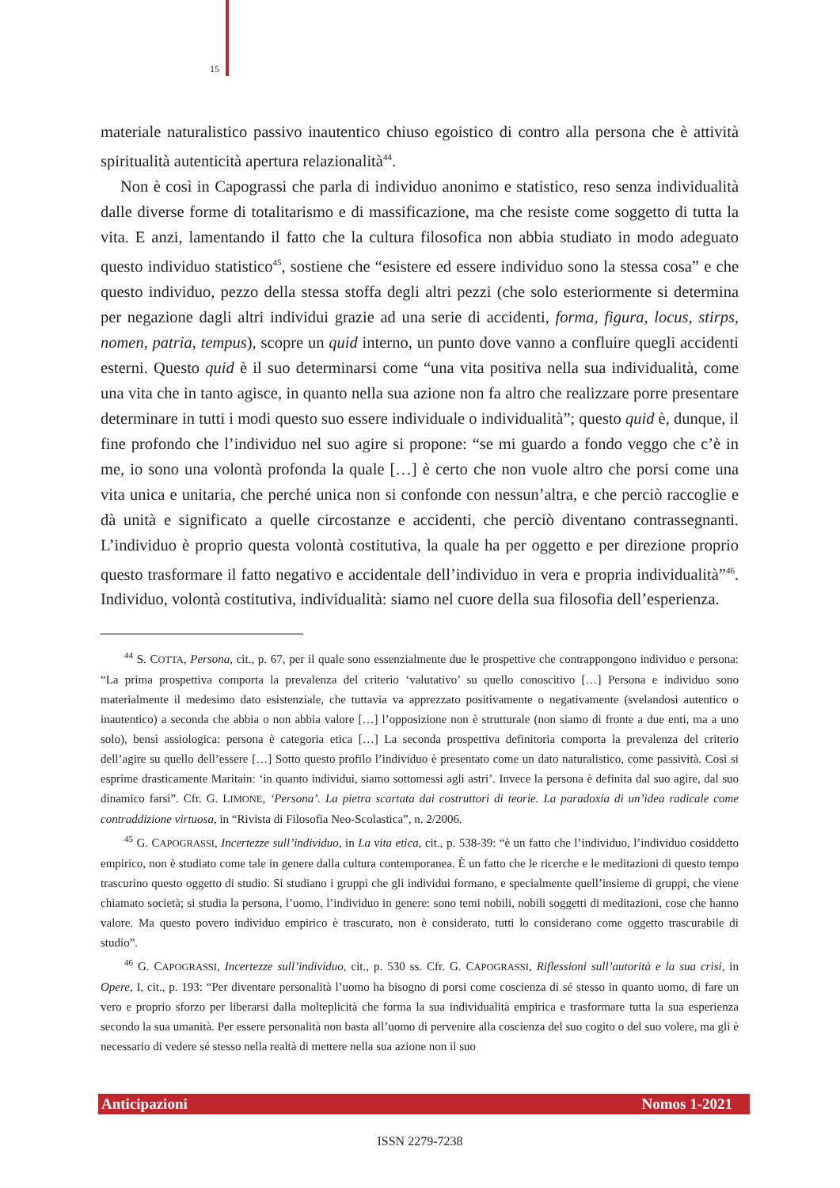15
materiale naturalistico passivo inautentico chiuso egoistico di contro alla persona che è attività spiritualità autenticità apertura relazionalità<sup>44</sup>.
Non è così in Capograssi che parla di individuo anonimo e statistico, reso senza individualità dalle diverse forme di totalitarismo e di massificazione, ma che resiste come soggetto di tutta la vita. E anzi, lamentando il fatto che la cultura filosofica non abbia studiato in modo adeguato questo individuo statistico<sup>45</sup>, sostiene che “esistere ed essere individuo sono la stessa cosa” e che questo individuo, pezzo della stessa stoffa degli altri pezzi (che solo esteriormente si determina per negazione dagli altri individui grazie ad una serie di accidenti, forma, figura, locus, stirps, nomen, patria, tempus), scopre un quid interno, un punto dove vanno a confluire quegli accidenti esterni. Questo quid è il suo determinarsi come “una vita positiva nella sua individualità, come una vita che in tanto agisce, in quanto nella sua azione non fa altro che realizzare porre presentare determinare in tutti i modi questo suo essere individuale o individualità”; questo quid è, dunque, il fine profondo che l’individuo nel suo agire si propone: “se mi guardo a fondo veggo che c’è in me, io sono una volontà profonda la quale […] è certo che non vuole altro che porsi come una vita unica e unitaria, che perché unica non si confonde con nessun’altra, e che perciò raccoglie e dà unità e significato a quelle circostanze e accidenti, che perciò diventano contrassegnanti. L’individuo è proprio questa volontà costitutiva, la quale ha per oggetto e per direzione proprio questo trasformare il fatto negativo e accidentale dell’individuo in vera e propria individualità”<sup>46</sup>. Individuo, volontà costitutiva, individualità: siamo nel cuore della sua filosofia dell’esperienza.
<sup>44</sup> S. COTTA, Persona, cit., p. 67, per il quale sono essenzialmente due le prospettive che contrappongono individuo e persona: “La prima prospettiva comporta la prevalenza del criterio ‘valutativo’ su quello conoscitivo […] Persona e individuo sono materialmente il medesimo dato esistenziale, che tuttavia va apprezzato positivamente o negativamente (svelandosi autentico o inautentico) a seconda che abbia o non abbia valore […] l’opposizione non è strutturale (non siamo di fronte a due enti, ma a uno solo), bensì assiologica: persona è categoria etica […] La seconda prospettiva definitoria comporta la prevalenza del criterio dell’agire su quello dell’essere […] Sotto questo profilo l’individuo è presentato come un dato naturalistico, come passività. Così si esprime drasticamente Maritain: ‘in quanto individui, siamo sottomessi agli astri’. Invece la persona è definita dal suo agire, dal suo dinamico farsi”. Cfr. G. LIMONE, ‘Persona’. La pietra scartata dai costruttori di teorie. La paradoxía di un’idea radicale come contraddizione virtuosa, in “Rivista di Filosofia Neo-Scolastica”, n. 2/2006.
<sup>45</sup> G. CAPOGRASSI, Incertezze sull’individuo, in La vita etica, cit., p. 538-39: “è un fatto che l’individuo, l’individuo cosiddetto empirico, non è studiato come tale in genere dalla cultura contemporanea. È un fatto che le ricerche e le meditazioni di questo tempo trascurino questo oggetto di studio. Si studiano i gruppi che gli individui formano, e specialmente quell’insieme di gruppi, che viene chiamato società; si studia la persona, l’uomo, l’individuo in genere: sono temi nobili, nobili soggetti di meditazioni, cose che hanno valore. Ma questo povero individuo empirico è trascurato, non è considerato, tutti lo considerano come oggetto trascurabile di studio”.
<sup>46</sup> G. CAPOGRASSI, Incertezze sull’individuo, cit., p. 530 ss. Cfr. G. CAPOGRASSI, Riflessioni sull’autorità e la sua crisi, in Opere, I, cit., p. 193: “Per diventare personalità l’uomo ha bisogno di porsi come coscienza di sé stesso in quanto uomo, di fare un vero e proprio sforzo per liberarsi dalla molteplicità che forma la sua individualità empirica e trasformare tutta la sua esperienza secondo la sua umanità. Per essere personalità non basta all’uomo di pervenire alla coscienza del suo cogito o del suo volere, ma gli è necessario di vedere sé stesso nella realtà di mettere nella sua azione non il suo
Anticipazioni Nomos 1-2021
ISSN 2279-7238